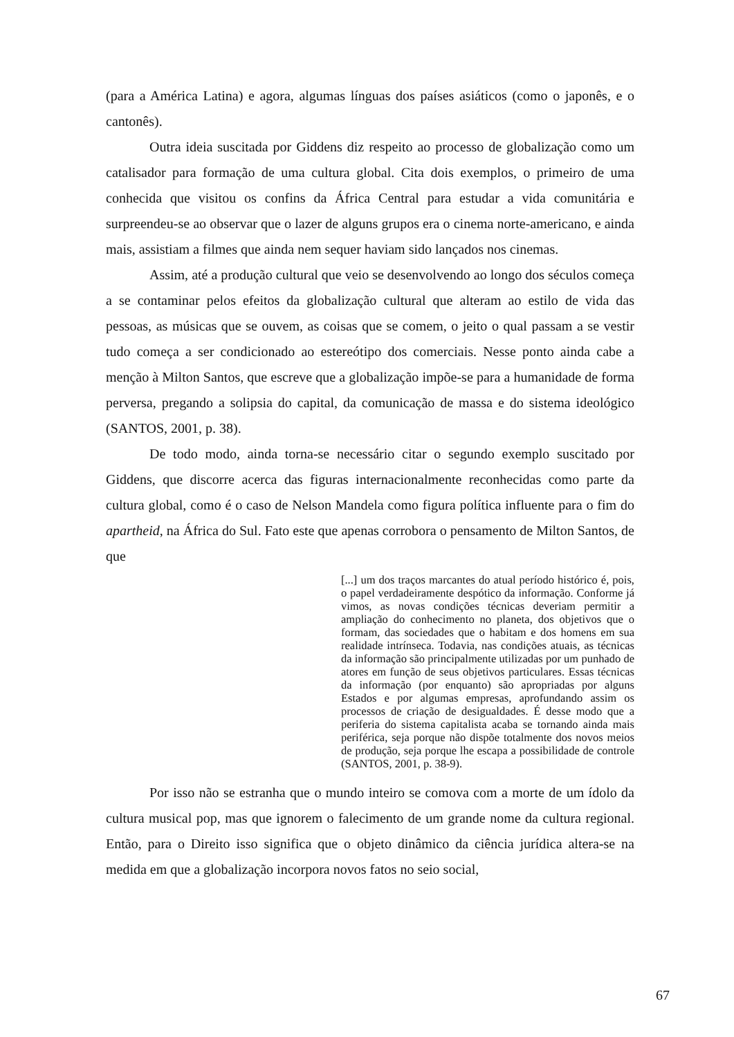(para a América Latina) e agora, algumas línguas dos países asiáticos (como o japonês, e o cantonês).
Outra ideia suscitada por Giddens diz respeito ao processo de globalização como um catalisador para formação de uma cultura global. Cita dois exemplos, o primeiro de uma conhecida que visitou os confins da África Central para estudar a vida comunitária e surpreendeu-se ao observar que o lazer de alguns grupos era o cinema norte-americano, e ainda mais, assistiam a filmes que ainda nem sequer haviam sido lançados nos cinemas.
Assim, até a produção cultural que veio se desenvolvendo ao longo dos séculos começa a se contaminar pelos efeitos da globalização cultural que alteram ao estilo de vida das pessoas, as músicas que se ouvem, as coisas que se comem, o jeito o qual passam a se vestir tudo começa a ser condicionado ao estereótipo dos comerciais. Nesse ponto ainda cabe a menção à Milton Santos, que escreve que a globalização impõe-se para a humanidade de forma perversa, pregando a solipsia do capital, da comunicação de massa e do sistema ideológico (SANTOS, 2001, p. 38).
De todo modo, ainda torna-se necessário citar o segundo exemplo suscitado por Giddens, que discorre acerca das figuras internacionalmente reconhecidas como parte da cultura global, como é o caso de Nelson Mandela como figura política influente para o fim do apartheid, na África do Sul. Fato este que apenas corrobora o pensamento de Milton Santos, de que
[...] um dos traços marcantes do atual período histórico é, pois, o papel verdadeiramente despótico da informação. Conforme já vimos, as novas condições técnicas deveriam permitir a ampliação do conhecimento no planeta, dos objetivos que o formam, das sociedades que o habitam e dos homens em sua realidade intrínseca. Todavia, nas condições atuais, as técnicas da informação são principalmente utilizadas por um punhado de atores em função de seus objetivos particulares. Essas técnicas da informação (por enquanto) são apropriadas por alguns Estados e por algumas empresas, aprofundando assim os processos de criação de desigualdades. É desse modo que a periferia do sistema capitalista acaba se tornando ainda mais periférica, seja porque não dispõe totalmente dos novos meios de produção, seja porque lhe escapa a possibilidade de controle (SANTOS, 2001, p. 38-9).
Por isso não se estranha que o mundo inteiro se comova com a morte de um ídolo da cultura musical pop, mas que ignorem o falecimento de um grande nome da cultura regional. Então, para o Direito isso significa que o objeto dinâmico da ciência jurídica altera-se na medida em que a globalização incorpora novos fatos no seio social,
67